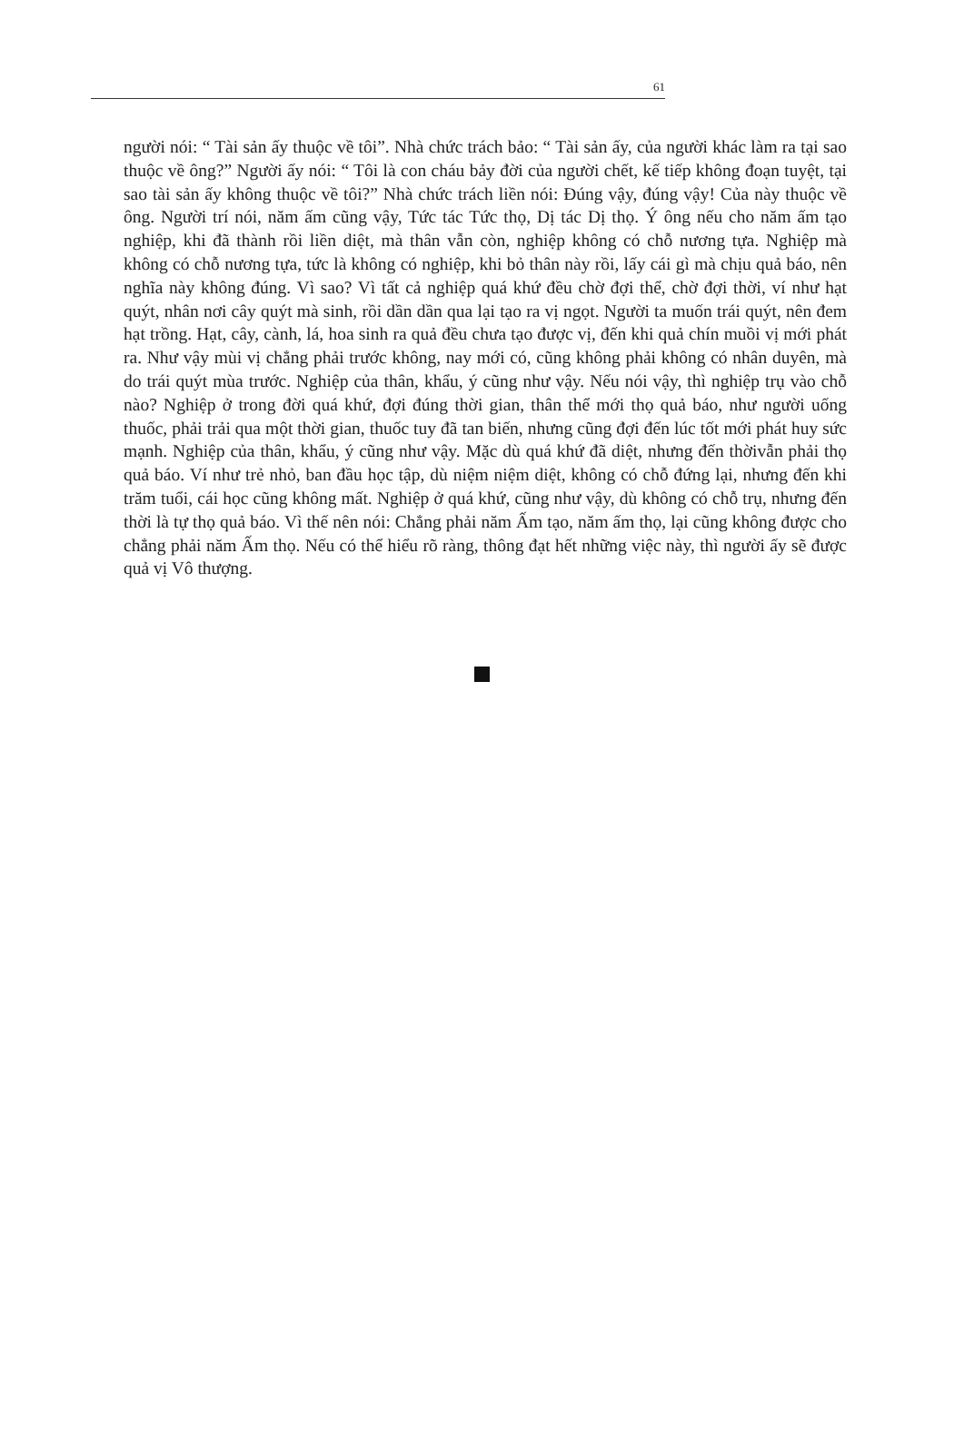61
người nói: “ Tài sản ấy thuộc về tôi”. Nhà chức trách bảo: “ Tài sản ấy, của người khác làm ra tại sao thuộc về ông?” Người ấy nói: “ Tôi là con cháu bảy đời của người chết, kế tiếp không đoạn tuyệt, tại sao tài sản ấy không thuộc về tôi?” Nhà chức trách liền nói: Đúng vậy, đúng vậy! Của này thuộc về ông. Người trí nói, năm ấm cũng vậy, Tức tác Tức thọ, Dị tác Dị thọ. Ý ông nếu cho năm ấm tạo nghiệp, khi đã thành rồi liền diệt, mà thân vẫn còn, nghiệp không có chỗ nương tựa. Nghiệp mà không có chỗ nương tựa, tức là không có nghiệp, khi bỏ thân này rồi, lấy cái gì mà chịu quả báo, nên nghĩa này không đúng. Vì sao? Vì tất cả nghiệp quá khứ đều chờ đợi thể, chờ đợi thời, ví như hạt quýt, nhân nơi cây quýt mà sinh, rồi dần dần qua lại tạo ra vị ngọt. Người ta muốn trái quýt, nên đem hạt trồng. Hạt, cây, cành, lá, hoa sinh ra quả đều chưa tạo được vị, đến khi quả chín muồi vị mới phát ra. Như vậy mùi vị chẳng phải trước không, nay mới có, cũng không phải không có nhân duyên, mà do trái quýt mùa trước. Nghiệp của thân, khẩu, ý cũng như vậy. Nếu nói vậy, thì nghiệp trụ vào chỗ nào? Nghiệp ở trong đời quá khứ, đợi đúng thời gian, thân thể mới thọ quả báo, như người uống thuốc, phải trải qua một thời gian, thuốc tuy đã tan biến, nhưng cũng đợi đến lúc tốt mới phát huy sức mạnh. Nghiệp của thân, khẩu, ý cũng như vậy. Mặc dù quá khứ đã diệt, nhưng đến thờivẫn phải thọ quả báo. Ví như trẻ nhỏ, ban đầu học tập, dù niệm niệm diệt, không có chỗ đứng lại, nhưng đến khi trăm tuổi, cái học cũng không mất. Nghiệp ở quá khứ, cũng như vậy, dù không có chỗ trụ, nhưng đến thời là tự thọ quả báo. Vì thế nên nói: Chẳng phải năm Ấm tạo, năm ấm thọ, lại cũng không được cho chẳng phải năm Ấm thọ. Nếu có thể hiểu rõ ràng, thông đạt hết những việc này, thì người ấy sẽ được quả vị Vô thượng.